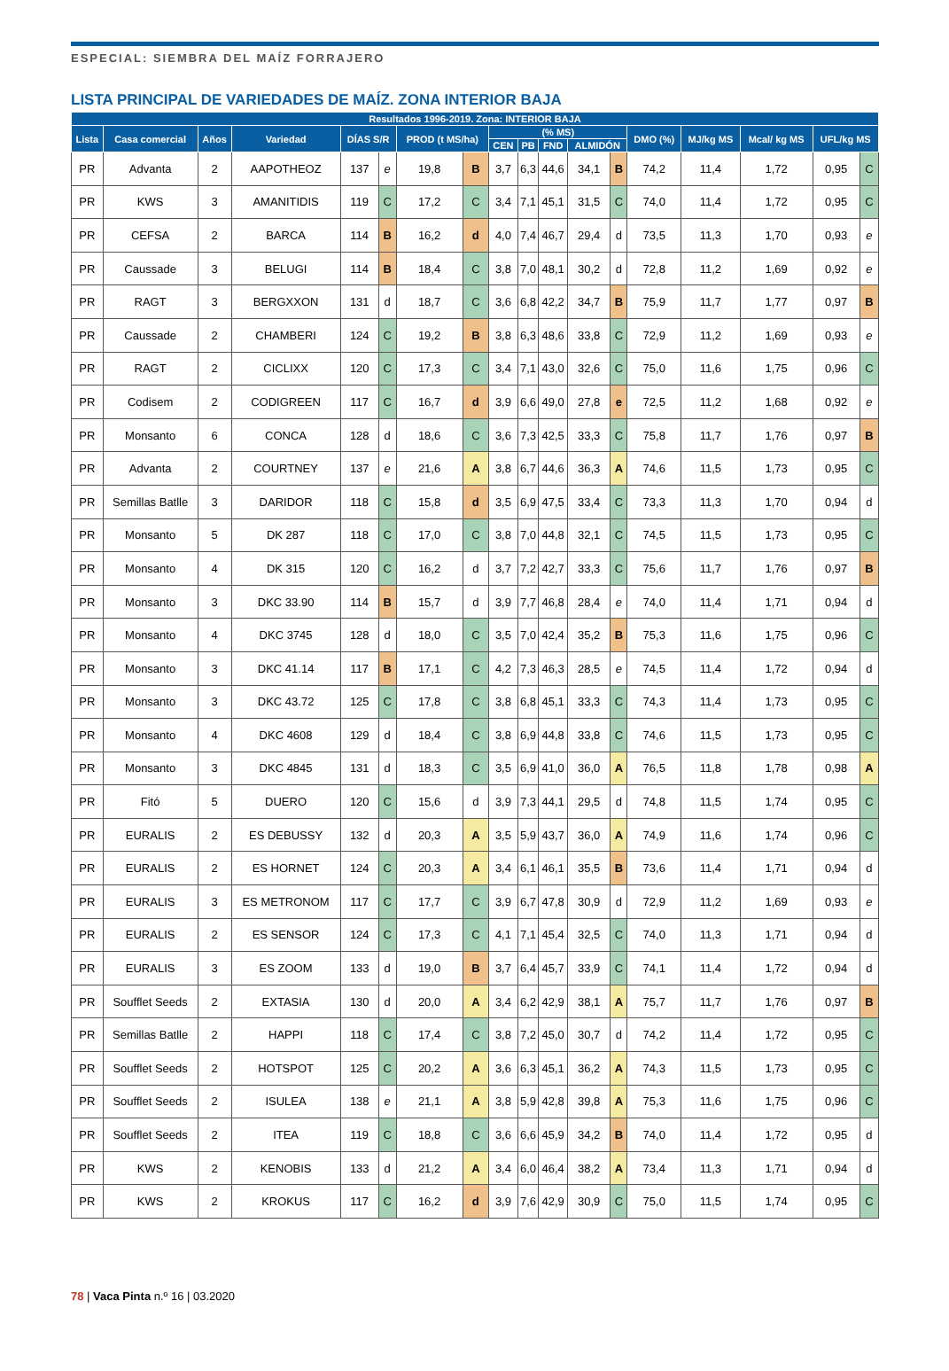ESPECIAL: SIEMBRA DEL MAÍZ FORRAJERO
LISTA PRINCIPAL DE VARIEDADES DE MAÍZ. ZONA INTERIOR BAJA
| Resultados 1996-2019. Zona: INTERIOR BAJA | | | | | | | | | | | | | | | | | |
| --- | --- | --- | --- | --- | --- | --- | --- | --- | --- | --- | --- | --- | --- | --- | --- | --- | --- |
| Lista | Casa comercial | Años | Variedad | DÍAS S/R | | PROD (t MS/ha) | | (% MS) | | | | | DMO (%) | MJ/kg MS | Mcal/ kg MS | UFL/kg MS | |
| | | | | | | | | CEN | PB | FND | ALMIDÓN | | | | | | |
| PR | Advanta | 2 | AAPOTHEOZ | 137 | e | 19,8 | B | 3,7 | 6,3 | 44,6 | 34,1 | B | 74,2 | 11,4 | 1,72 | 0,95 | C |
| PR | KWS | 3 | AMANITIDIS | 119 | C | 17,2 | C | 3,4 | 7,1 | 45,1 | 31,5 | C | 74,0 | 11,4 | 1,72 | 0,95 | C |
| PR | CEFSA | 2 | BARCA | 114 | B | 16,2 | d | 4,0 | 7,4 | 46,7 | 29,4 | d | 73,5 | 11,3 | 1,70 | 0,93 | e |
| PR | Caussade | 3 | BELUGI | 114 | B | 18,4 | C | 3,8 | 7,0 | 48,1 | 30,2 | d | 72,8 | 11,2 | 1,69 | 0,92 | e |
| PR | RAGT | 3 | BERGXXON | 131 | d | 18,7 | C | 3,6 | 6,8 | 42,2 | 34,7 | B | 75,9 | 11,7 | 1,77 | 0,97 | B |
| PR | Caussade | 2 | CHAMBERI | 124 | C | 19,2 | B | 3,8 | 6,3 | 48,6 | 33,8 | C | 72,9 | 11,2 | 1,69 | 0,93 | e |
| PR | RAGT | 2 | CICLIXX | 120 | C | 17,3 | C | 3,4 | 7,1 | 43,0 | 32,6 | C | 75,0 | 11,6 | 1,75 | 0,96 | C |
| PR | Codisem | 2 | CODIGREEN | 117 | C | 16,7 | d | 3,9 | 6,6 | 49,0 | 27,8 | e | 72,5 | 11,2 | 1,68 | 0,92 | e |
| PR | Monsanto | 6 | CONCA | 128 | d | 18,6 | C | 3,6 | 7,3 | 42,5 | 33,3 | C | 75,8 | 11,7 | 1,76 | 0,97 | B |
| PR | Advanta | 2 | COURTNEY | 137 | e | 21,6 | A | 3,8 | 6,7 | 44,6 | 36,3 | A | 74,6 | 11,5 | 1,73 | 0,95 | C |
| PR | Semillas Batlle | 3 | DARIDOR | 118 | C | 15,8 | d | 3,5 | 6,9 | 47,5 | 33,4 | C | 73,3 | 11,3 | 1,70 | 0,94 | d |
| PR | Monsanto | 5 | DK 287 | 118 | C | 17,0 | C | 3,8 | 7,0 | 44,8 | 32,1 | C | 74,5 | 11,5 | 1,73 | 0,95 | C |
| PR | Monsanto | 4 | DK 315 | 120 | C | 16,2 | d | 3,7 | 7,2 | 42,7 | 33,3 | C | 75,6 | 11,7 | 1,76 | 0,97 | B |
| PR | Monsanto | 3 | DKC 33.90 | 114 | B | 15,7 | d | 3,9 | 7,7 | 46,8 | 28,4 | e | 74,0 | 11,4 | 1,71 | 0,94 | d |
| PR | Monsanto | 4 | DKC 3745 | 128 | d | 18,0 | C | 3,5 | 7,0 | 42,4 | 35,2 | B | 75,3 | 11,6 | 1,75 | 0,96 | C |
| PR | Monsanto | 3 | DKC 41.14 | 117 | B | 17,1 | C | 4,2 | 7,3 | 46,3 | 28,5 | e | 74,5 | 11,4 | 1,72 | 0,94 | d |
| PR | Monsanto | 3 | DKC 43.72 | 125 | C | 17,8 | C | 3,8 | 6,8 | 45,1 | 33,3 | C | 74,3 | 11,4 | 1,73 | 0,95 | C |
| PR | Monsanto | 4 | DKC 4608 | 129 | d | 18,4 | C | 3,8 | 6,9 | 44,8 | 33,8 | C | 74,6 | 11,5 | 1,73 | 0,95 | C |
| PR | Monsanto | 3 | DKC 4845 | 131 | d | 18,3 | C | 3,5 | 6,9 | 41,0 | 36,0 | A | 76,5 | 11,8 | 1,78 | 0,98 | A |
| PR | Fitó | 5 | DUERO | 120 | C | 15,6 | d | 3,9 | 7,3 | 44,1 | 29,5 | d | 74,8 | 11,5 | 1,74 | 0,95 | C |
| PR | EURALIS | 2 | ES DEBUSSY | 132 | d | 20,3 | A | 3,5 | 5,9 | 43,7 | 36,0 | A | 74,9 | 11,6 | 1,74 | 0,96 | C |
| PR | EURALIS | 2 | ES HORNET | 124 | C | 20,3 | A | 3,4 | 6,1 | 46,1 | 35,5 | B | 73,6 | 11,4 | 1,71 | 0,94 | d |
| PR | EURALIS | 3 | ES METRONOM | 117 | C | 17,7 | C | 3,9 | 6,7 | 47,8 | 30,9 | d | 72,9 | 11,2 | 1,69 | 0,93 | e |
| PR | EURALIS | 2 | ES SENSOR | 124 | C | 17,3 | C | 4,1 | 7,1 | 45,4 | 32,5 | C | 74,0 | 11,3 | 1,71 | 0,94 | d |
| PR | EURALIS | 3 | ES ZOOM | 133 | d | 19,0 | B | 3,7 | 6,4 | 45,7 | 33,9 | C | 74,1 | 11,4 | 1,72 | 0,94 | d |
| PR | Soufflet Seeds | 2 | EXTASIA | 130 | d | 20,0 | A | 3,4 | 6,2 | 42,9 | 38,1 | A | 75,7 | 11,7 | 1,76 | 0,97 | B |
| PR | Semillas Batlle | 2 | HAPPI | 118 | C | 17,4 | C | 3,8 | 7,2 | 45,0 | 30,7 | d | 74,2 | 11,4 | 1,72 | 0,95 | C |
| PR | Soufflet Seeds | 2 | HOTSPOT | 125 | C | 20,2 | A | 3,6 | 6,3 | 45,1 | 36,2 | A | 74,3 | 11,5 | 1,73 | 0,95 | C |
| PR | Soufflet Seeds | 2 | ISULEA | 138 | e | 21,1 | A | 3,8 | 5,9 | 42,8 | 39,8 | A | 75,3 | 11,6 | 1,75 | 0,96 | C |
| PR | Soufflet Seeds | 2 | ITEA | 119 | C | 18,8 | C | 3,6 | 6,6 | 45,9 | 34,2 | B | 74,0 | 11,4 | 1,72 | 0,95 | d |
| PR | KWS | 2 | KENOBIS | 133 | d | 21,2 | A | 3,4 | 6,0 | 46,4 | 38,2 | A | 73,4 | 11,3 | 1,71 | 0,94 | d |
| PR | KWS | 2 | KROKUS | 117 | C | 16,2 | d | 3,9 | 7,6 | 42,9 | 30,9 | C | 75,0 | 11,5 | 1,74 | 0,95 | C |
78 | Vaca Pinta n.º 16 | 03.2020